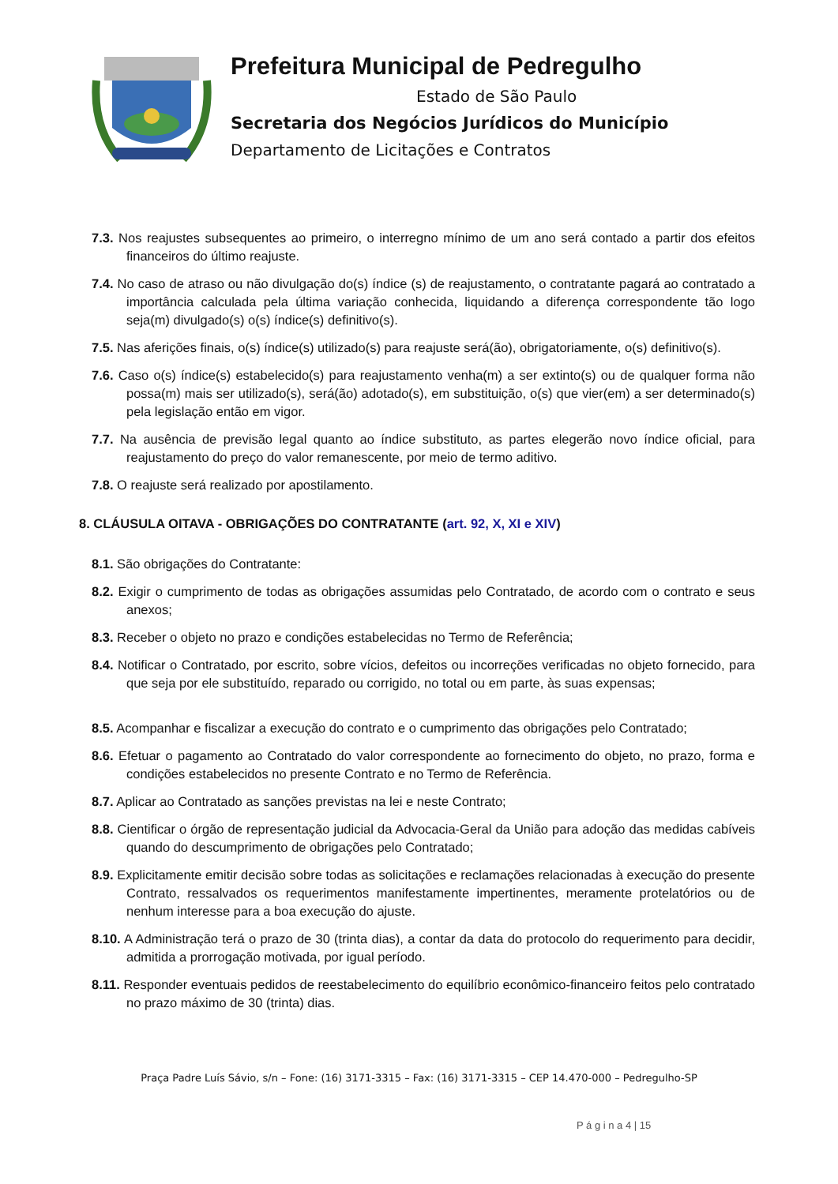Prefeitura Municipal de Pedregulho
Estado de São Paulo
Secretaria dos Negócios Jurídicos do Município
Departamento de Licitações e Contratos
7.3. Nos reajustes subsequentes ao primeiro, o interregno mínimo de um ano será contado a partir dos efeitos financeiros do último reajuste.
7.4. No caso de atraso ou não divulgação do(s) índice (s) de reajustamento, o contratante pagará ao contratado a importância calculada pela última variação conhecida, liquidando a diferença correspondente tão logo seja(m) divulgado(s) o(s) índice(s) definitivo(s).
7.5. Nas aferições finais, o(s) índice(s) utilizado(s) para reajuste será(ão), obrigatoriamente, o(s) definitivo(s).
7.6. Caso o(s) índice(s) estabelecido(s) para reajustamento venha(m) a ser extinto(s) ou de qualquer forma não possa(m) mais ser utilizado(s), será(ão) adotado(s), em substituição, o(s) que vier(em) a ser determinado(s) pela legislação então em vigor.
7.7. Na ausência de previsão legal quanto ao índice substituto, as partes elegerão novo índice oficial, para reajustamento do preço do valor remanescente, por meio de termo aditivo.
7.8. O reajuste será realizado por apostilamento.
8. CLÁUSULA OITAVA - OBRIGAÇÕES DO CONTRATANTE (art. 92, X, XI e XIV)
8.1. São obrigações do Contratante:
8.2. Exigir o cumprimento de todas as obrigações assumidas pelo Contratado, de acordo com o contrato e seus anexos;
8.3. Receber o objeto no prazo e condições estabelecidas no Termo de Referência;
8.4. Notificar o Contratado, por escrito, sobre vícios, defeitos ou incorreções verificadas no objeto fornecido, para que seja por ele substituído, reparado ou corrigido, no total ou em parte, às suas expensas;
8.5. Acompanhar e fiscalizar a execução do contrato e o cumprimento das obrigações pelo Contratado;
8.6. Efetuar o pagamento ao Contratado do valor correspondente ao fornecimento do objeto, no prazo, forma e condições estabelecidos no presente Contrato e no Termo de Referência.
8.7. Aplicar ao Contratado as sanções previstas na lei e neste Contrato;
8.8. Cientificar o órgão de representação judicial da Advocacia-Geral da União para adoção das medidas cabíveis quando do descumprimento de obrigações pelo Contratado;
8.9. Explicitamente emitir decisão sobre todas as solicitações e reclamações relacionadas à execução do presente Contrato, ressalvados os requerimentos manifestamente impertinentes, meramente protelatórios ou de nenhum interesse para a boa execução do ajuste.
8.10. A Administração terá o prazo de 30 (trinta dias), a contar da data do protocolo do requerimento para decidir, admitida a prorrogação motivada, por igual período.
8.11. Responder eventuais pedidos de reestabelecimento do equilíbrio econômico-financeiro feitos pelo contratado no prazo máximo de 30 (trinta) dias.
Praça Padre Luís Sávio, s/n – Fone: (16) 3171-3315 – Fax: (16) 3171-3315 – CEP 14.470-000 – Pedregulho-SP
P á g i n a 4 | 15